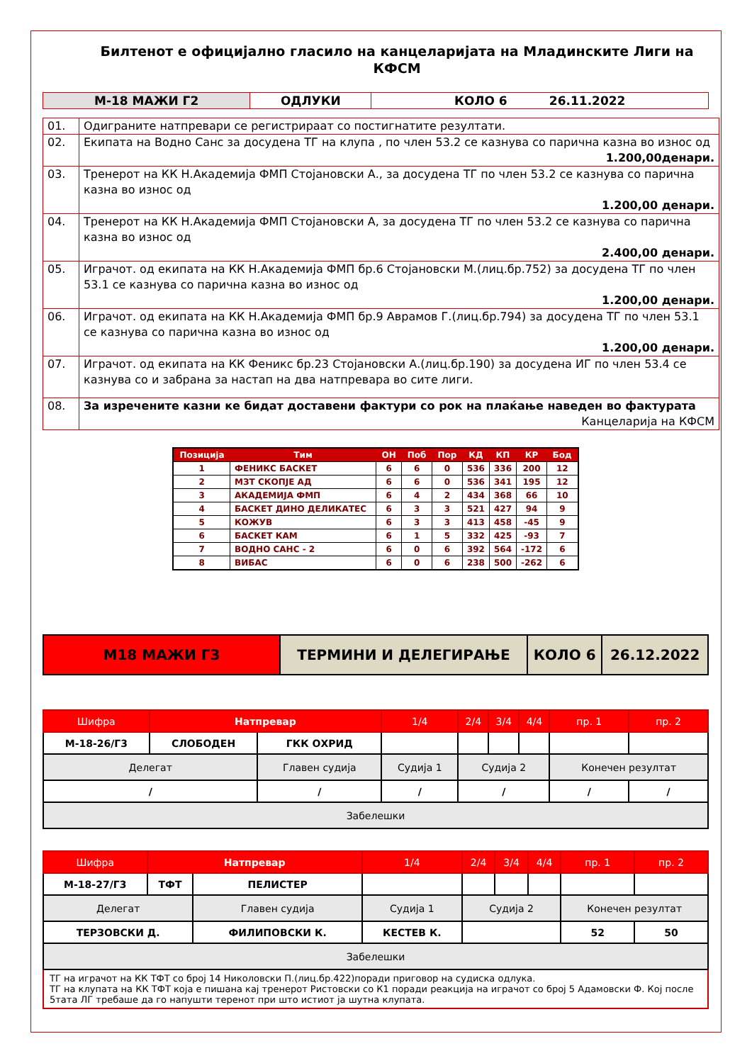Билтенот е официјално гласило на канцеларијата на Младинските Лиги на КФСМ
| М-18 МАЖИ Г2 | ОДЛУКИ | КОЛО 6 26.11.2022 |
| 01. | Одиграните натпревари се регистрираат со постигнатите резултати. |
| 02. | Екипата на Водно Санс за досудена ТГ на клупа , по член 53.2 се казнува со парична казна во износ од 1.200,00денари. |
| 03. | Тренерот на КК Н.Академија ФМП Стојановски А., за досудена ТГ по член 53.2 се казнува со парична казна во износ од 1.200,00 денари. |
| 04. | Тренерот на КК Н.Академија ФМП Стојановски А, за досудена ТГ по член 53.2 се казнува со парична казна во износ од 2.400,00 денари. |
| 05. | Играчот. од екипата на КК Н.Академија ФМП бр.6 Стојановски М.(лиц.бр.752) за досудена ТГ по член 53.1 се казнува со парична казна во износ од 1.200,00 денари. |
| 06. | Играчот. од екипата на КК Н.Академија ФМП бр.9 Аврамов Г.(лиц.бр.794) за досудена ТГ по член 53.1 се казнува со парична казна во износ од 1.200,00 денари. |
| 07. | Играчот. од екипата на КК Феникс бр.23 Стојановски А.(лиц.бр.190) за досудена ИГ по член 53.4 се казнува со и забрана за настап на два натпревара во сите лиги. |
| 08. | За изречените казни ке бидат доставени фактури со рок на плаќање наведен во фактурата Канцеларија на КФСМ |
| Позиција | Тим | ОН | Поб | Пор | КД | КП | КР | Бод |
| --- | --- | --- | --- | --- | --- | --- | --- | --- |
| 1 | ФЕНИКС БАСКЕТ | 6 | 6 | 0 | 536 | 336 | 200 | 12 |
| 2 | МЗТ СКОПЈЕ АД | 6 | 6 | 0 | 536 | 341 | 195 | 12 |
| 3 | АКАДЕМИЈА ФМП | 6 | 4 | 2 | 434 | 368 | 66 | 10 |
| 4 | БАСКЕТ ДИНО ДЕЛИКАТЕС | 6 | 3 | 3 | 521 | 427 | 94 | 9 |
| 5 | КОЖУВ | 6 | 3 | 3 | 413 | 458 | -45 | 9 |
| 6 | БАСКЕТ КАМ | 6 | 1 | 5 | 332 | 425 | -93 | 7 |
| 7 | ВОДНО САНС - 2 | 6 | 0 | 6 | 392 | 564 | -172 | 6 |
| 8 | ВИБАС | 6 | 0 | 6 | 238 | 500 | -262 | 6 |
| М18 МАЖИ Г3 | ТЕРМИНИ И ДЕЛЕГИРАЊЕ | КОЛО 6 | 26.12.2022 |
| Шифра | Натпревар | | 1/4 | 2/4 | 3/4 | 4/4 | пр. 1 | пр. 2 |
| М-18-26/Г3 | СЛОБОДЕН | ГКК ОХРИД | | | | | | |
| Делегат | | Главен судија | Судија 1 | Судија 2 | | | Конечен резултат | |
| / | | / | / | / | | | / | / |
| Забелешки | | | | | | | | |
| Шифра | Натпревар | | 1/4 | 2/4 | 3/4 | 4/4 | пр. 1 | пр. 2 |
| М-18-27/Г3 | ТФТ | ПЕЛИСТЕР | | | | | | |
| Делегат | | Главен судија | Судија 1 | Судија 2 | | | Конечен резултат | |
| ТЕРЗОВСКИ Д. | | ФИЛИПОВСКИ К. | КЕСТЕВ К. | | | | 52 | 50 |
| Забелешки | | | | | | | | |
| ТГ на играчот на КК ТФТ со број 14 Николовски П.(лиц.бр.422)поради приговор на судиска одлука. ТГ на клупата на КК ТФТ која е пишана кај тренерот Ристовски со К1 поради реакција на играчот со број 5 Адамовски Ф. Кој после 5тата ЛГ требаше да го напушти теренот при што истиот ја шутна клупата. | | | | | | | | |